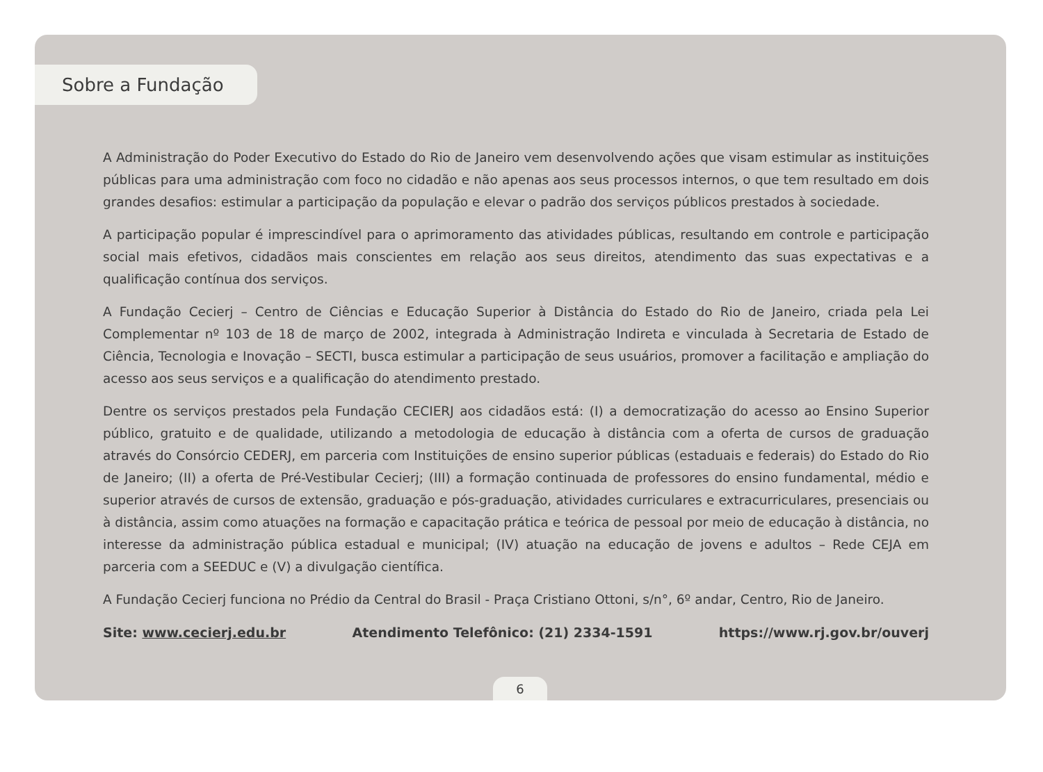Sobre a Fundação
A Administração do Poder Executivo do Estado do Rio de Janeiro vem desenvolvendo ações que visam estimular as instituições públicas para uma administração com foco no cidadão e não apenas aos seus processos internos, o que tem resultado em dois grandes desafios: estimular a participação da população e elevar o padrão dos serviços públicos prestados à sociedade.
A participação popular é imprescindível para o aprimoramento das atividades públicas, resultando em controle e participação social mais efetivos, cidadãos mais conscientes em relação aos seus direitos, atendimento das suas expectativas e a qualificação contínua dos serviços.
A Fundação Cecierj – Centro de Ciências e Educação Superior à Distância do Estado do Rio de Janeiro, criada pela Lei Complementar nº 103 de 18 de março de 2002, integrada à Administração Indireta e vinculada à Secretaria de Estado de Ciência, Tecnologia e Inovação – SECTI, busca estimular a participação de seus usuários, promover a facilitação e ampliação do acesso aos seus serviços e a qualificação do atendimento prestado.
Dentre os serviços prestados pela Fundação CECIERJ aos cidadãos está: (I) a democratização do acesso ao Ensino Superior público, gratuito e de qualidade, utilizando a metodologia de educação à distância com a oferta de cursos de graduação através do Consórcio CEDERJ, em parceria com Instituições de ensino superior públicas (estaduais e federais) do Estado do Rio de Janeiro; (II) a oferta de Pré-Vestibular Cecierj; (III) a formação continuada de professores do ensino fundamental, médio e superior através de cursos de extensão, graduação e pós-graduação, atividades curriculares e extracurriculares, presenciais ou à distância, assim como atuações na formação e capacitação prática e teórica de pessoal por meio de educação à distância, no interesse da administração pública estadual e municipal; (IV) atuação na educação de jovens e adultos – Rede CEJA em parceria com a SEEDUC e (V) a divulgação científica.
A Fundação Cecierj funciona no Prédio da Central do Brasil - Praça Cristiano Ottoni, s/n°, 6º andar, Centro, Rio de Janeiro.
Site: www.cecierj.edu.br Atendimento Telefônico: (21) 2334-1591 https://www.rj.gov.br/ouverj
6